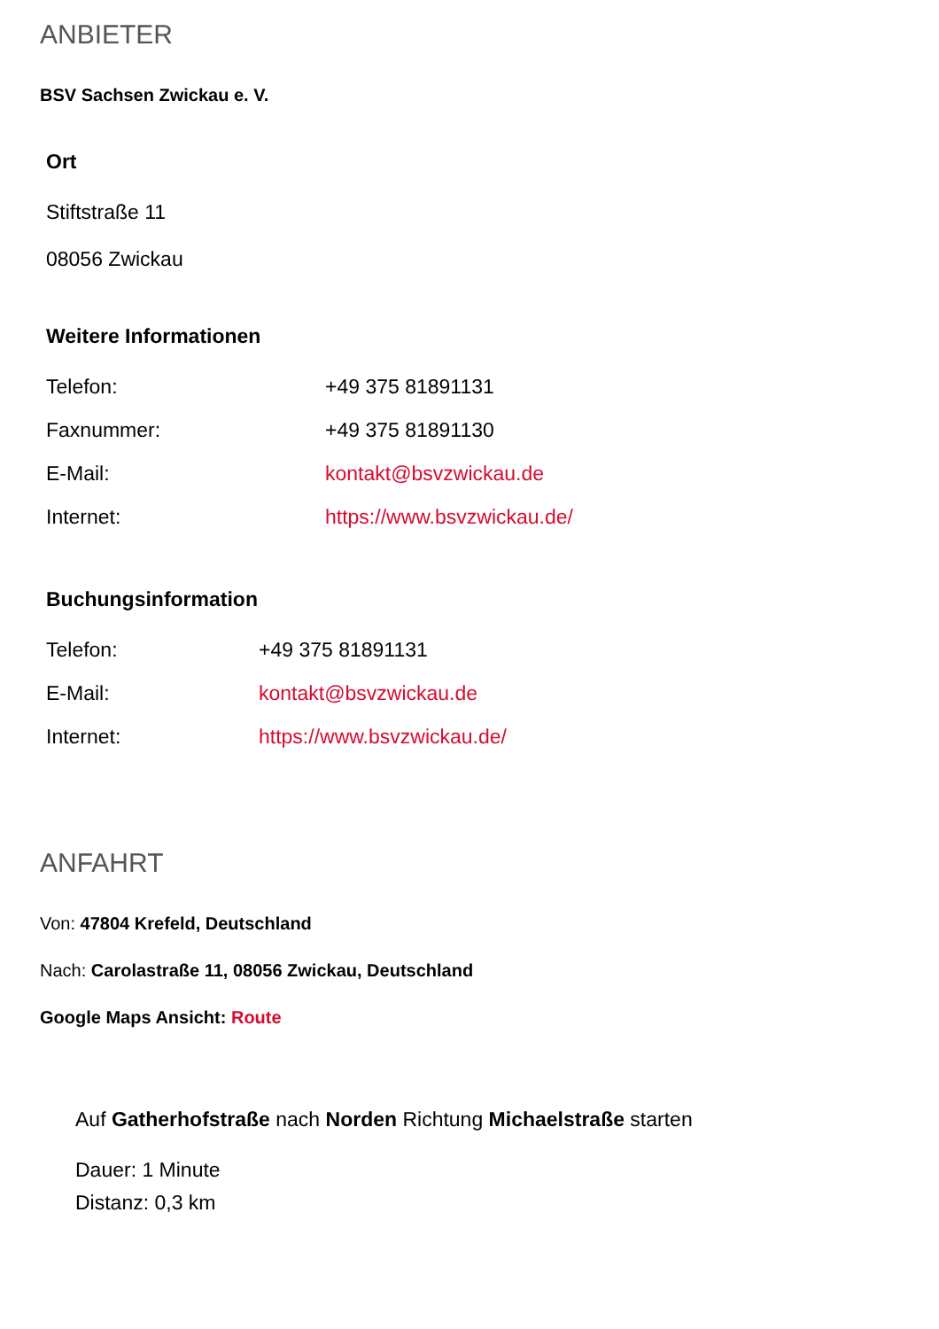ANBIETER
BSV Sachsen Zwickau e. V.
Ort
Stiftstraße 11
08056 Zwickau
Weitere Informationen
| Telefon: | +49 375 81891131 |
| Faxnummer: | +49 375 81891130 |
| E-Mail: | kontakt@bsvzwickau.de |
| Internet: | https://www.bsvzwickau.de/ |
Buchungsinformation
| Telefon: | +49 375 81891131 |
| E-Mail: | kontakt@bsvzwickau.de |
| Internet: | https://www.bsvzwickau.de/ |
ANFAHRT
Von: 47804 Krefeld, Deutschland
Nach: Carolastraße 11, 08056 Zwickau, Deutschland
Google Maps Ansicht: Route
Auf Gatherhofstraße nach Norden Richtung Michaelstraße starten
Dauer: 1 Minute
Distanz: 0,3 km